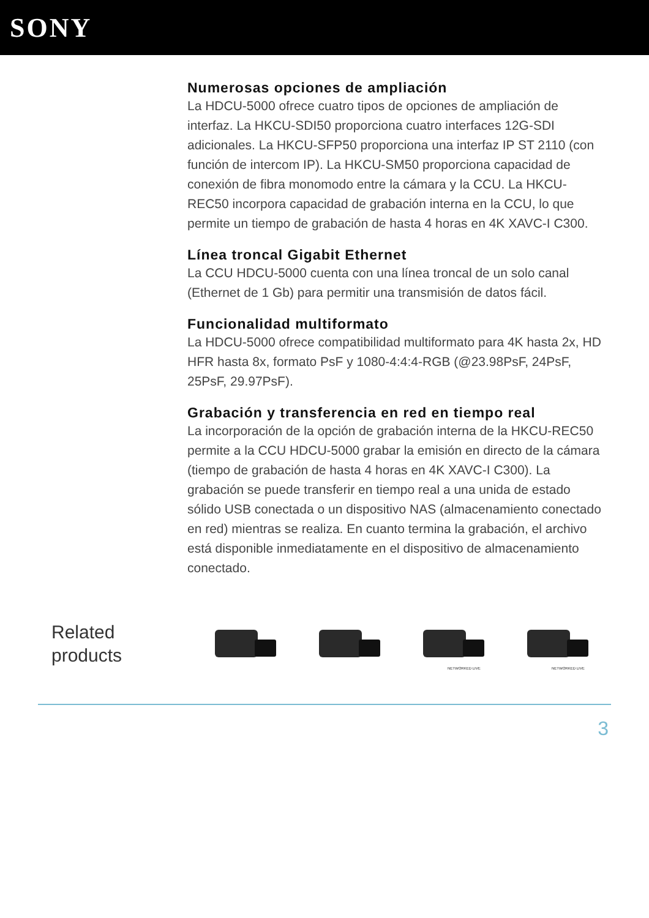SONY
Numerosas opciones de ampliación
La HDCU-5000 ofrece cuatro tipos de opciones de ampliación de interfaz. La HKCU-SDI50 proporciona cuatro interfaces 12G-SDI adicionales. La HKCU-SFP50 proporciona una interfaz IP ST 2110 (con función de intercom IP). La HKCU-SM50 proporciona capacidad de conexión de fibra monomodo entre la cámara y la CCU. La HKCU-REC50 incorpora capacidad de grabación interna en la CCU, lo que permite un tiempo de grabación de hasta 4 horas en 4K XAVC-I C300.
Línea troncal Gigabit Ethernet
La CCU HDCU-5000 cuenta con una línea troncal de un solo canal (Ethernet de 1 Gb) para permitir una transmisión de datos fácil.
Funcionalidad multiformato
La HDCU-5000 ofrece compatibilidad multiformato para 4K hasta 2x, HD HFR hasta 8x, formato PsF y 1080-4:4:4-RGB (@23.98PsF, 24PsF, 25PsF, 29.97PsF).
Grabación y transferencia en red en tiempo real
La incorporación de la opción de grabación interna de la HKCU-REC50 permite a la CCU HDCU-5000 grabar la emisión en directo de la cámara (tiempo de grabación de hasta 4 horas en 4K XAVC-I C300). La grabación se puede transferir en tiempo real a una unida de estado sólido USB conectada o un dispositivo NAS (almacenamiento conectado en red) mientras se realiza. En cuanto termina la grabación, el archivo está disponible inmediatamente en el dispositivo de almacenamiento conectado.
Related
products
NETWORKED LIVE
NETWORKED LIVE
3